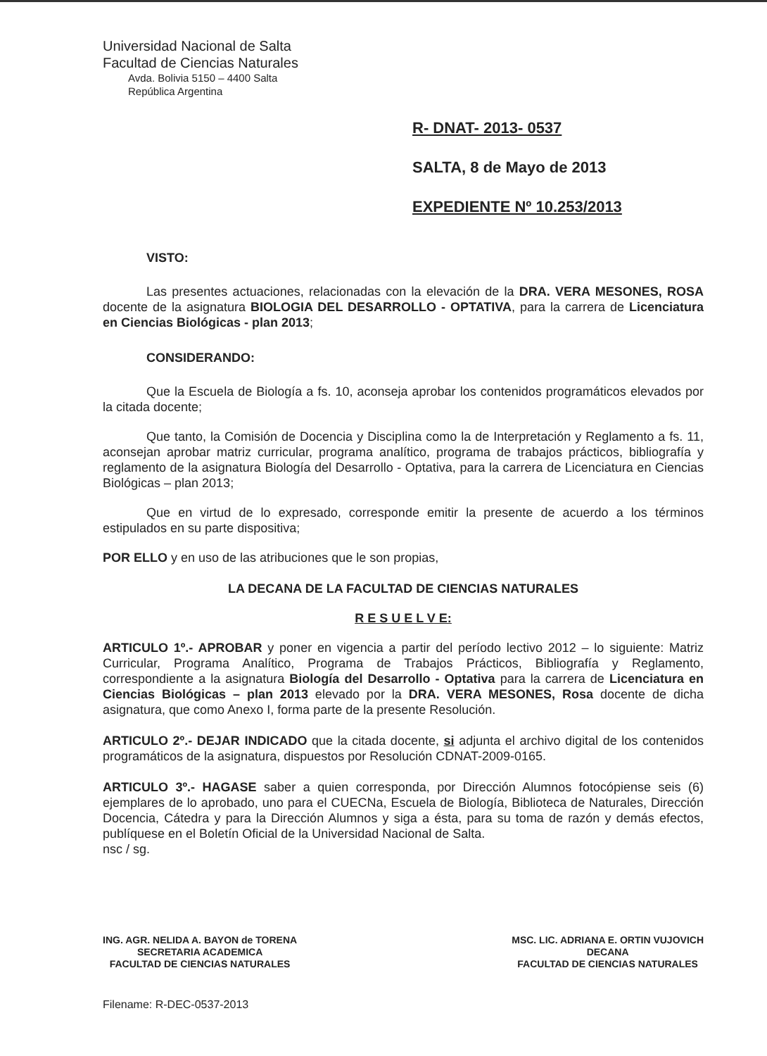Universidad Nacional de Salta
Facultad de Ciencias Naturales
Avda. Bolivia 5150 – 4400 Salta
República Argentina
R- DNAT- 2013- 0537
SALTA, 8 de Mayo de 2013
EXPEDIENTE Nº 10.253/2013
VISTO:
Las presentes actuaciones, relacionadas con la elevación de la DRA. VERA MESONES, ROSA docente de la asignatura BIOLOGIA DEL DESARROLLO - OPTATIVA, para la carrera de Licenciatura en Ciencias Biológicas - plan 2013;
CONSIDERANDO:
Que la Escuela de Biología a fs. 10, aconseja aprobar los contenidos programáticos elevados por la citada docente;
Que tanto, la Comisión de Docencia y Disciplina como la de Interpretación y Reglamento a fs. 11, aconsejan aprobar matriz curricular, programa analítico, programa de trabajos prácticos, bibliografía y reglamento de la asignatura Biología del Desarrollo - Optativa, para la carrera de Licenciatura en Ciencias Biológicas – plan 2013;
Que en virtud de lo expresado, corresponde emitir la presente de acuerdo a los términos estipulados en su parte dispositiva;
POR ELLO y en uso de las atribuciones que le son propias,
LA DECANA DE LA FACULTAD DE CIENCIAS NATURALES
R E S U E L V E:
ARTICULO 1º.- APROBAR y poner en vigencia a partir del período lectivo 2012 – lo siguiente: Matriz Curricular, Programa Analítico, Programa de Trabajos Prácticos, Bibliografía y Reglamento, correspondiente a la asignatura Biología del Desarrollo - Optativa para la carrera de Licenciatura en Ciencias Biológicas – plan 2013 elevado por la DRA. VERA MESONES, Rosa docente de dicha asignatura, que como Anexo I, forma parte de la presente Resolución.
ARTICULO 2º.- DEJAR INDICADO que la citada docente, si adjunta el archivo digital de los contenidos programáticos de la asignatura, dispuestos por Resolución CDNAT-2009-0165.
ARTICULO 3º.- HAGASE saber a quien corresponda, por Dirección Alumnos fotocópiense seis (6) ejemplares de lo aprobado, uno para el CUECNa, Escuela de Biología, Biblioteca de Naturales, Dirección Docencia, Cátedra y para la Dirección Alumnos y siga a ésta, para su toma de razón y demás efectos, publíquese en el Boletín Oficial de la Universidad Nacional de Salta.
nsc / sg.
ING. AGR. NELIDA A. BAYON de TORENA
SECRETARIA ACADEMICA
FACULTAD DE CIENCIAS NATURALES
MSC. LIC. ADRIANA E. ORTIN VUJOVICH
DECANA
FACULTAD DE CIENCIAS NATURALES
Filename: R-DEC-0537-2013